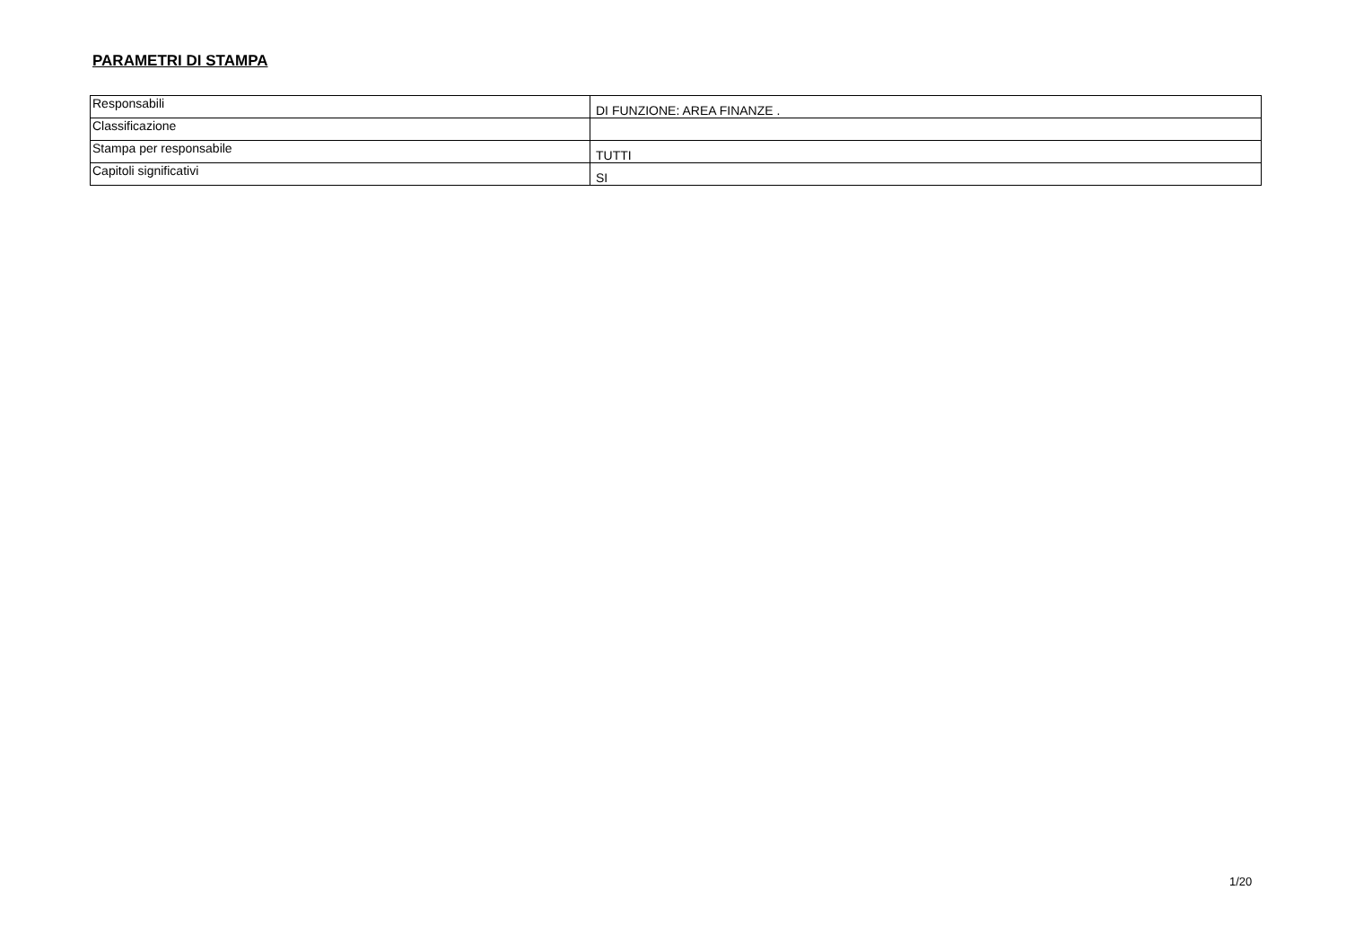PARAMETRI DI STAMPA
| Responsabili | DI FUNZIONE: AREA FINANZE . |
| Classificazione | |
| Stampa per responsabile | TUTTI |
| Capitoli significativi | SI |
1/20